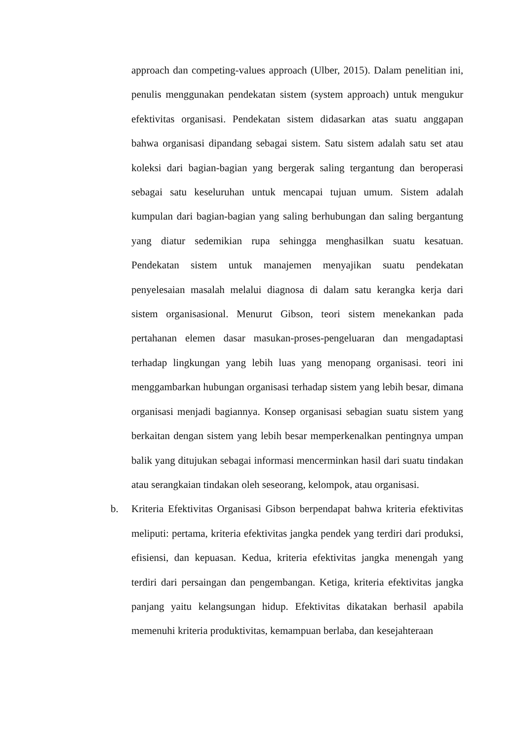approach dan competing-values approach (Ulber, 2015). Dalam penelitian ini, penulis menggunakan pendekatan sistem (system approach) untuk mengukur efektivitas organisasi. Pendekatan sistem didasarkan atas suatu anggapan bahwa organisasi dipandang sebagai sistem. Satu sistem adalah satu set atau koleksi dari bagian-bagian yang bergerak saling tergantung dan beroperasi sebagai satu keseluruhan untuk mencapai tujuan umum. Sistem adalah kumpulan dari bagian-bagian yang saling berhubungan dan saling bergantung yang diatur sedemikian rupa sehingga menghasilkan suatu kesatuan. Pendekatan sistem untuk manajemen menyajikan suatu pendekatan penyelesaian masalah melalui diagnosa di dalam satu kerangka kerja dari sistem organisasional. Menurut Gibson, teori sistem menekankan pada pertahanan elemen dasar masukan-proses-pengeluaran dan mengadaptasi terhadap lingkungan yang lebih luas yang menopang organisasi. teori ini menggambarkan hubungan organisasi terhadap sistem yang lebih besar, dimana organisasi menjadi bagiannya. Konsep organisasi sebagian suatu sistem yang berkaitan dengan sistem yang lebih besar memperkenalkan pentingnya umpan balik yang ditujukan sebagai informasi mencerminkan hasil dari suatu tindakan atau serangkaian tindakan oleh seseorang, kelompok, atau organisasi.
b. Kriteria Efektivitas Organisasi Gibson berpendapat bahwa kriteria efektivitas meliputi: pertama, kriteria efektivitas jangka pendek yang terdiri dari produksi, efisiensi, dan kepuasan. Kedua, kriteria efektivitas jangka menengah yang terdiri dari persaingan dan pengembangan. Ketiga, kriteria efektivitas jangka panjang yaitu kelangsungan hidup. Efektivitas dikatakan berhasil apabila memenuhi kriteria produktivitas, kemampuan berlaba, dan kesejahteraan